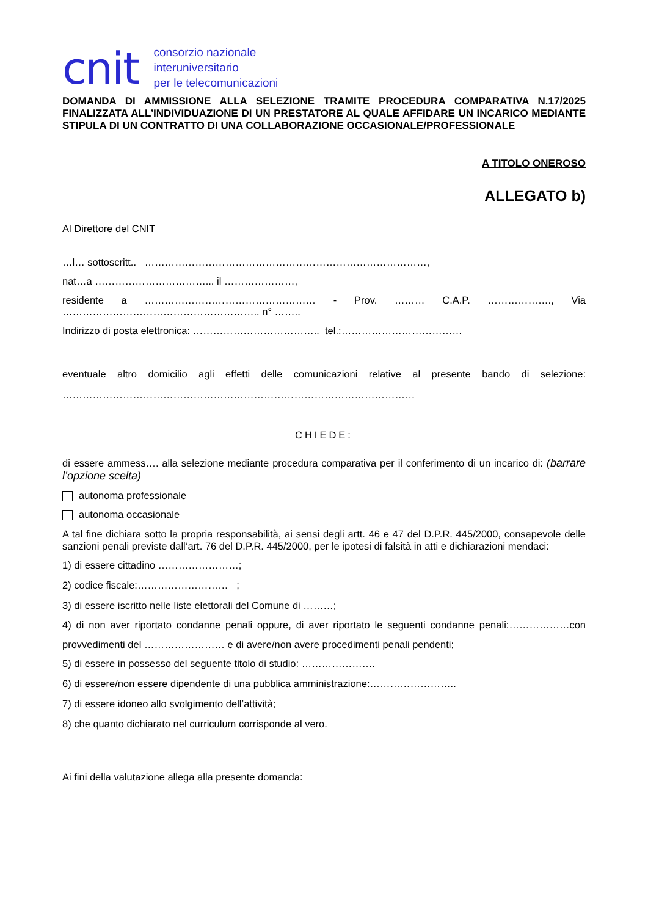cnit
consorzio nazionale
interuniversitario
per le telecomunicazioni
DOMANDA DI AMMISSIONE ALLA SELEZIONE TRAMITE PROCEDURA COMPARATIVA N.17/2025 FINALIZZATA ALL’INDIVIDUAZIONE DI UN PRESTATORE AL QUALE AFFIDARE UN INCARICO MEDIANTE STIPULA DI UN CONTRATTO DI UNA COLLABORAZIONE OCCASIONALE/PROFESSIONALE
A TITOLO ONEROSO
ALLEGATO b)
Al Direttore del CNIT
…l… sottoscritt.. …………………………………………………………………………,
nat…a ……………………………... il …………………,
residente a …………………………………………… - Prov. ……… C.A.P. ………………., Via ………………………………………………….. n° ……..
Indirizzo di posta elettronica: ……………………………….. tel.:………………………………
eventuale altro domicilio agli effetti delle comunicazioni relative al presente bando di selezione: ……………………………………………………………………………………………
CHIEDE:
di essere ammess…. alla selezione mediante procedura comparativa per il conferimento di un incarico di: (barrare l’opzione scelta)
autonoma professionale
autonoma occasionale
A tal fine dichiara sotto la propria responsabilità, ai sensi degli artt. 46 e 47 del D.P.R. 445/2000, consapevole delle sanzioni penali previste dall’art. 76 del D.P.R. 445/2000, per le ipotesi di falsità in atti e dichiarazioni mendaci:
1) di essere cittadino ……………………;
2) codice fiscale:……………………… ;
3) di essere iscritto nelle liste elettorali del Comune di ………;
4) di non aver riportato condanne penali oppure, di aver riportato le seguenti condanne penali:………………con provvedimenti del …………………… e di avere/non avere procedimenti penali pendenti;
5) di essere in possesso del seguente titolo di studio: ………………….
6) di essere/non essere dipendente di una pubblica amministrazione:……………………..
7) di essere idoneo allo svolgimento dell’attività;
8) che quanto dichiarato nel curriculum corrisponde al vero.
Ai fini della valutazione allega alla presente domanda: